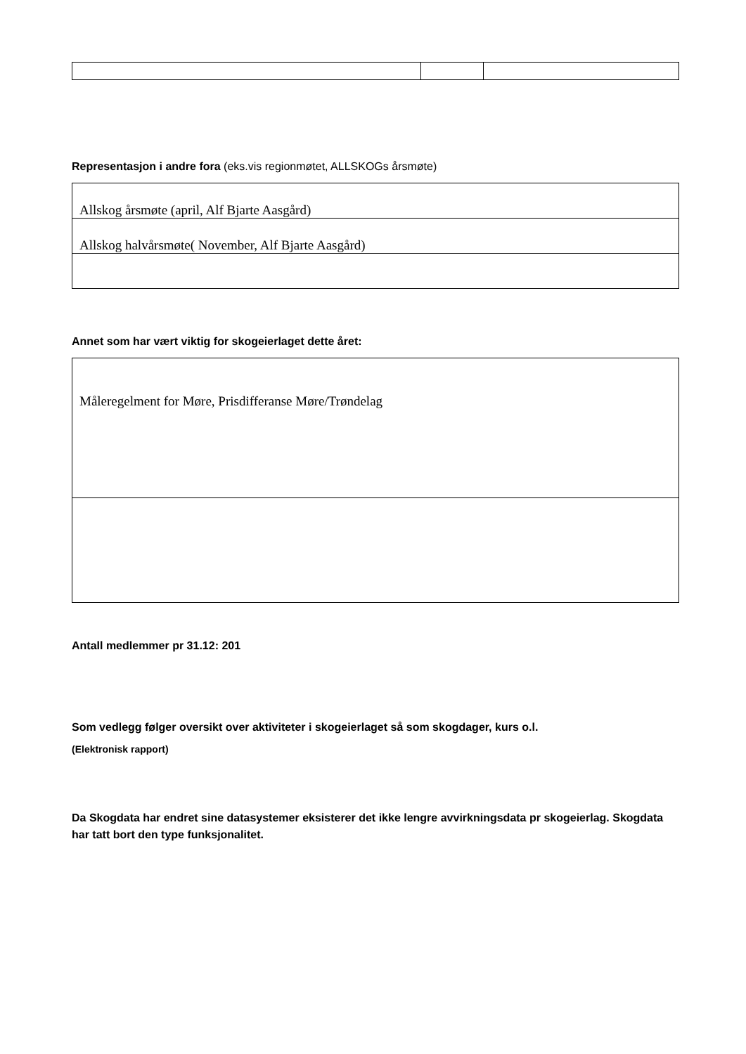Representasjon i andre fora (eks.vis regionmøtet, ALLSKOGs årsmøte)
| Allskog årsmøte (april, Alf Bjarte Aasgård) |
| Allskog halvårsmøte( November, Alf Bjarte Aasgård) |
Annet som har vært viktig for skogeierlaget dette året:
| Måleregelment for Møre, Prisdifferanse Møre/Trøndelag |
Antall medlemmer pr 31.12: 201
Som vedlegg følger oversikt over aktiviteter i skogeierlaget så som skogdager, kurs o.l.
(Elektronisk rapport)
Da Skogdata har endret sine datasystemer eksisterer det ikke lengre avvirkningsdata pr skogeierlag. Skogdata har tatt bort den type funksjonalitet.